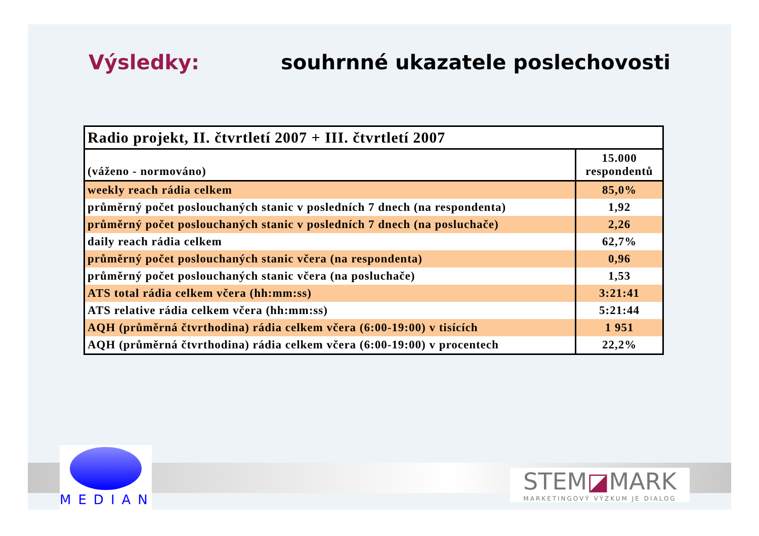Výsledky: souhrnné ukazatele poslechovosti
| Radio projekt, II. čtvrtletí 2007 + III. čtvrtletí 2007 | |
| (váženo - normováno) | 15.000 respondentů |
| weekly reach rádia celkem | 85,0% |
| průměrný počet poslouchaných stanic v posledních 7 dnech (na respondenta) | 1,92 |
| průměrný počet poslouchaných stanic v posledních 7 dnech (na posluchače) | 2,26 |
| daily reach rádia celkem | 62,7% |
| průměrný počet poslouchaných stanic včera (na respondenta) | 0,96 |
| průměrný počet poslouchaných stanic včera (na posluchače) | 1,53 |
| ATS total rádia celkem včera (hh:mm:ss) | 3:21:41 |
| ATS relative rádia celkem včera (hh:mm:ss) | 5:21:44 |
| AQH (průměrná čtvrthodina) rádia celkem včera (6:00-19:00) v tisících | 1 951 |
| AQH (průměrná čtvrthodina) rádia celkem včera (6:00-19:00) v procentech | 22,2% |
MEDIAN
STEM◪MARK
MARKETINGOVÝ VÝZKUM JE DIALOG